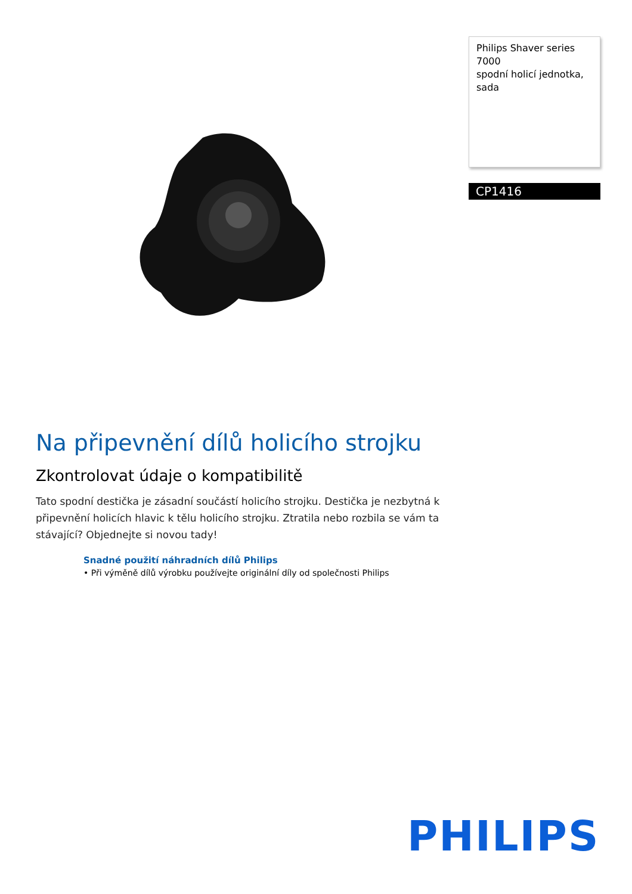Philips Shaver series 7000
spodní holicí jednotka, sada
CP1416
Na připevnění dílů holicího strojku
Zkontrolovat údaje o kompatibilitě
Tato spodní destička je zásadní součástí holicího strojku. Destička je nezbytná k připevnění holicích hlavic k tělu holicího strojku. Ztratila nebo rozbila se vám ta stávající? Objednejte si novou tady!
Snadné použití náhradních dílů Philips
• Při výměně dílů výrobku používejte originální díly od společnosti Philips
PHILIPS